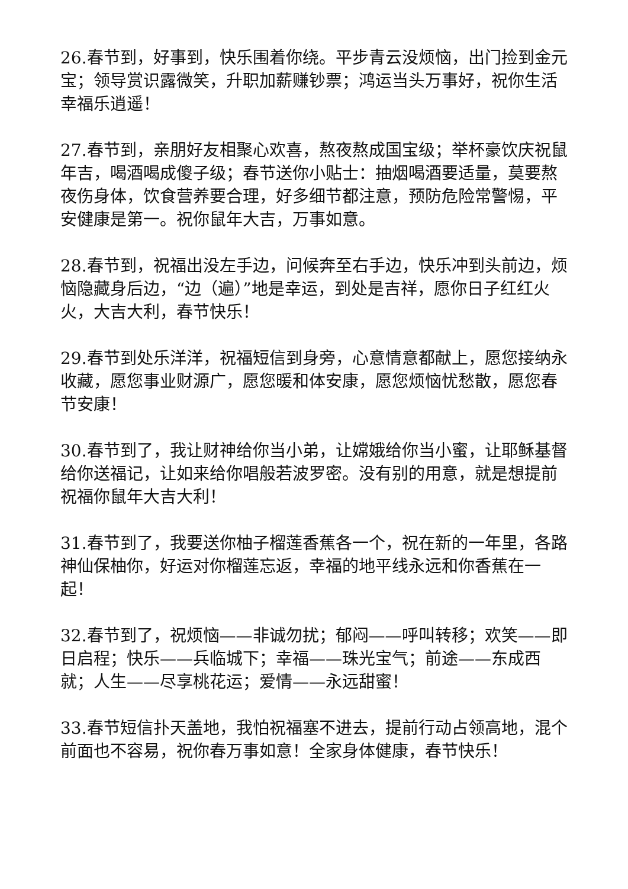26.春节到，好事到，快乐围着你绕。平步青云没烦恼，出门捡到金元宝；领导赏识露微笑，升职加薪赚钞票；鸿运当头万事好，祝你生活幸福乐逍遥！
27.春节到，亲朋好友相聚心欢喜，熬夜熬成国宝级；举杯豪饮庆祝鼠年吉，喝酒喝成傻子级；春节送你小贴士：抽烟喝酒要适量，莫要熬夜伤身体，饮食营养要合理，好多细节都注意，预防危险常警惕，平安健康是第一。祝你鼠年大吉，万事如意。
28.春节到，祝福出没左手边，问候奔至右手边，快乐冲到头前边，烦恼隐藏身后边，“边（遍）”地是幸运，到处是吉祥，愿你日子红红火火，大吉大利，春节快乐！
29.春节到处乐洋洋，祝福短信到身旁，心意情意都献上，愿您接纳永收藏，愿您事业财源广，愿您暖和体安康，愿您烦恼忧愁散，愿您春节安康！
30.春节到了，我让财神给你当小弟，让嫦娥给你当小蜜，让耶稣基督给你送福记，让如来给你唱般若波罗密。没有别的用意，就是想提前祝福你鼠年大吉大利！
31.春节到了，我要送你柚子榴莲香蕉各一个，祝在新的一年里，各路神仙保柚你，好运对你榴莲忘返，幸福的地平线永远和你香蕉在一起！
32.春节到了，祝烦恼——非诚勿扰；郁闷——呼叫转移；欢笑——即日启程；快乐——兵临城下；幸福——珠光宝气；前途——东成西就；人生——尽享桃花运；爱情——永远甜蜜！
33.春节短信扑天盖地，我怕祝福塞不进去，提前行动占领高地，混个前面也不容易，祝你春万事如意！全家身体健康，春节快乐！